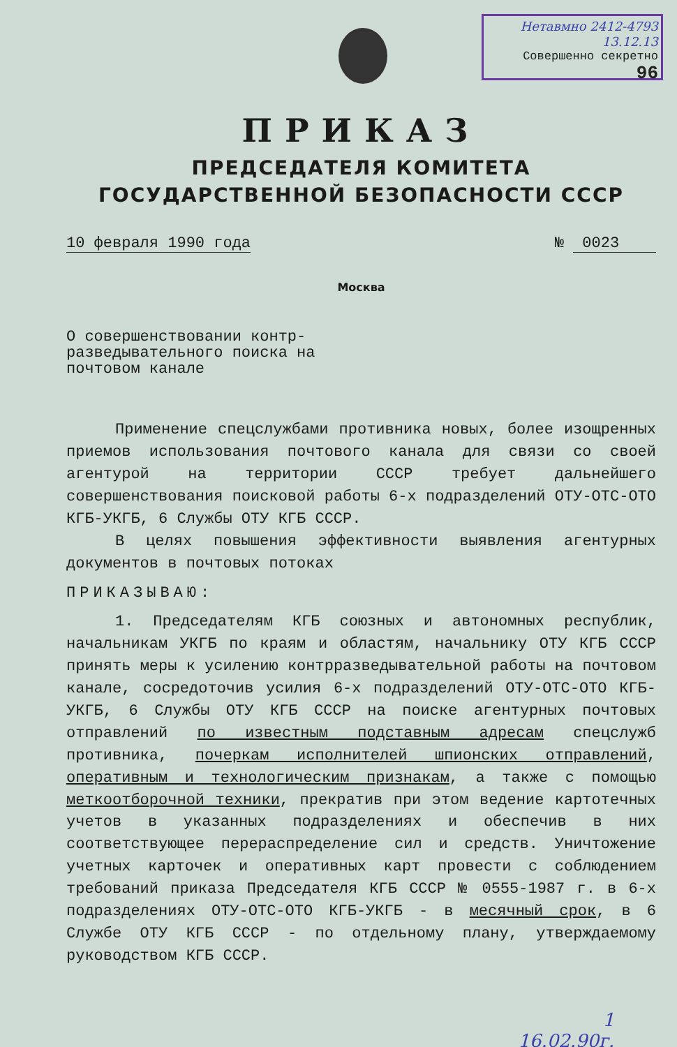Нетавмно 2412-4793 13.12.13
Совершенно секретно
96
ПРИКАЗ
ПРЕДСЕДАТЕЛЯ КОМИТЕТА
ГОСУДАРСТВЕННОЙ БЕЗОПАСНОСТИ СССР
10 февраля 1990 года № 0023
Москва
О совершенствовании контр-разведывательного поиска на почтовом канале
Применение спецслужбами противника новых, более изощренных приемов использования почтового канала для связи со своей агентурой на территории СССР требует дальнейшего совершенствования поисковой работы 6-х подразделений ОТУ-ОТС-ОТО КГБ-УКГБ, 6 Службы ОТУ КГБ СССР.
В целях повышения эффективности выявления агентурных документов в почтовых потоках
ПРИКАЗЫВАЮ:
1. Председателям КГБ союзных и автономных республик, начальникам УКГБ по краям и областям, начальнику ОТУ КГБ СССР принять меры к усилению контрразведывательной работы на почтовом канале, сосредоточив усилия 6-х подразделений ОТУ-ОТС-ОТО КГБ-УКГБ, 6 Службы ОТУ КГБ СССР на поиске агентурных почтовых отправлений по известным подставным адресам спецслужб противника, почеркам исполнителей шпионских отправлений, оперативным и технологическим признакам, а также с помощью меткоотборочной техники, прекратив при этом ведение картотечных учетов в указанных подразделениях и обеспечив в них соответствующее перераспределение сил и средств. Уничтожение учетных карточек и оперативных карт провести с соблюдением требований приказа Председателя КГБ СССР № 0555-1987 г. в 6-х подразделениях ОТУ-ОТС-ОТО КГБ-УКГБ - в месячный срок, в 6 Службе ОТУ КГБ СССР - по отдельному плану, утверждаемому руководством КГБ СССР.
1
16.02.90г.